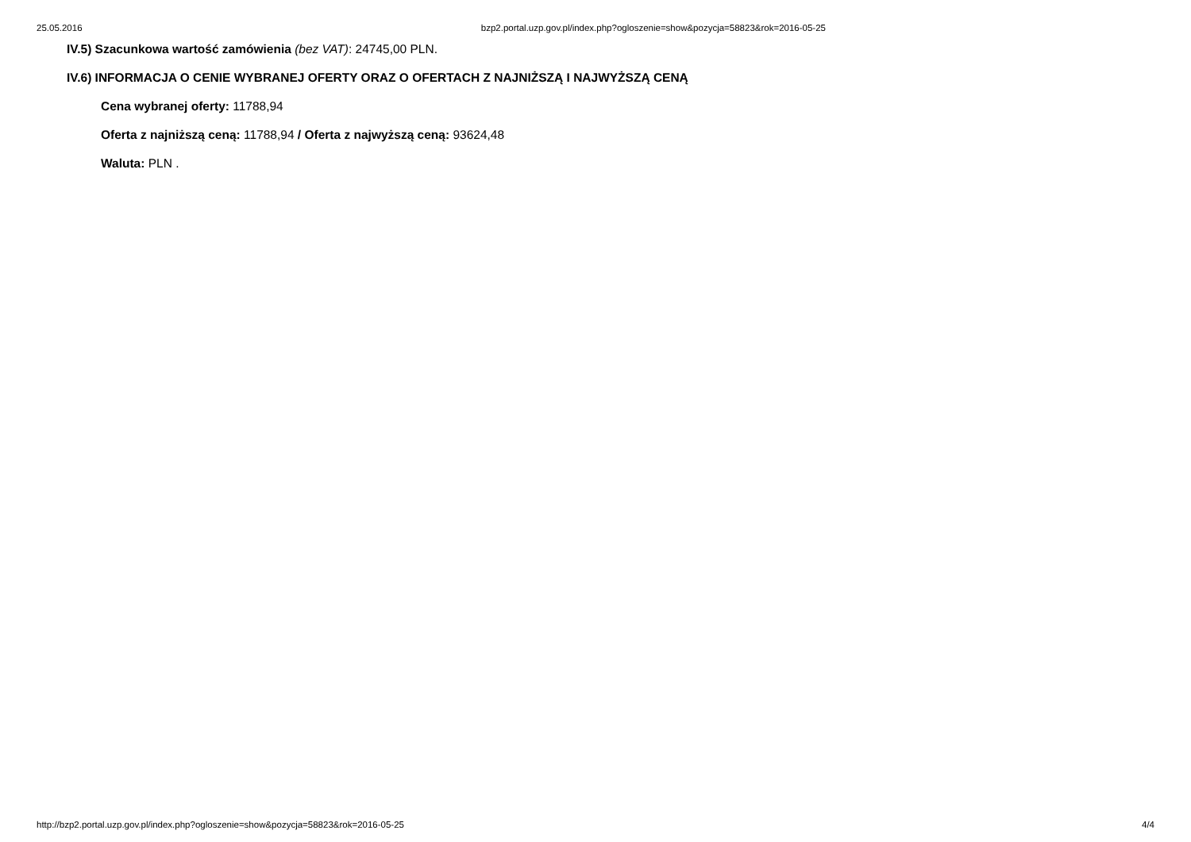25.05.2016 bzp2.portal.uzp.gov.pl/index.php?ogloszenie=show&pozycja=58823&rok=2016-05-25
IV.5) Szacunkowa wartość zamówienia (bez VAT): 24745,00 PLN.
IV.6) INFORMACJA O CENIE WYBRANEJ OFERTY ORAZ O OFERTACH Z NAJNIŻSZĄ I NAJWYŻSZĄ CENĄ
Cena wybranej oferty: 11788,94
Oferta z najniższą ceną: 11788,94 / Oferta z najwyższą ceną: 93624,48
Waluta: PLN .
http://bzp2.portal.uzp.gov.pl/index.php?ogloszenie=show&pozycja=58823&rok=2016-05-25 4/4